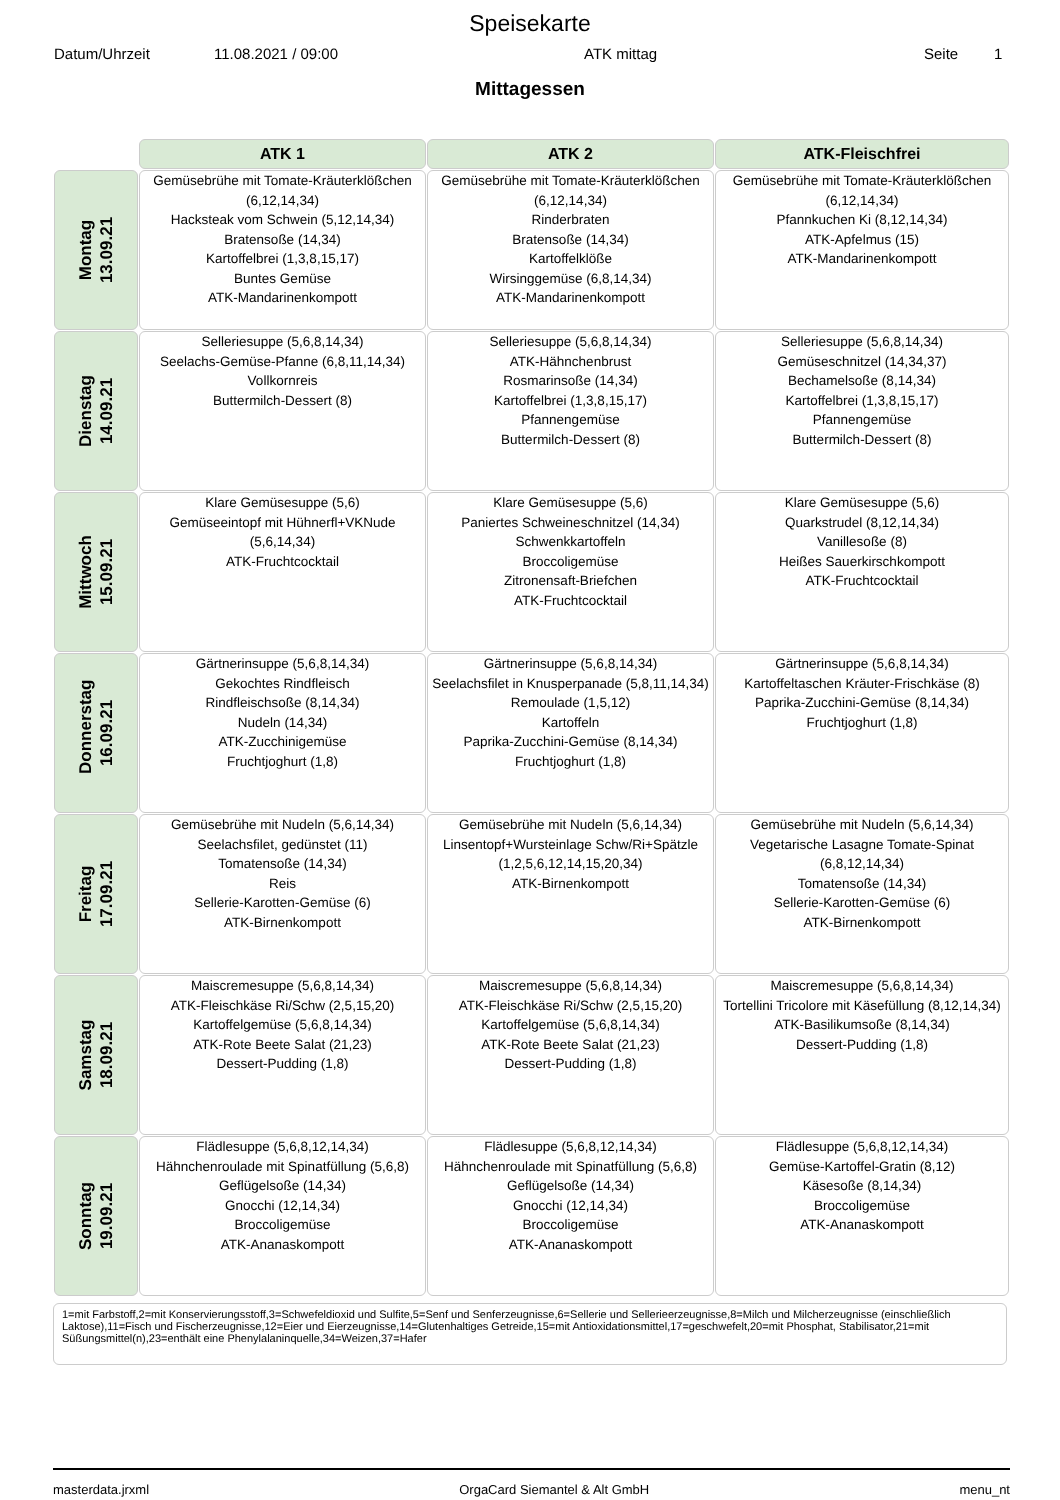Speisekarte
Datum/Uhrzeit 11.08.2021 / 09:00 ATK mittag Seite 1
Mittagessen
| | ATK 1 | ATK 2 | ATK-Fleischfrei |
| --- | --- | --- | --- |
| Montag 13.09.21 | Gemüsebrühe mit Tomate-Kräuterklößchen (6,12,14,34) Hacksteak vom Schwein (5,12,14,34) Bratensoße (14,34) Kartoffelbrei (1,3,8,15,17) Buntes Gemüse ATK-Mandarinenkompott | Gemüsebrühe mit Tomate-Kräuterklößchen (6,12,14,34) Rinderbraten Bratensoße (14,34) Kartoffelklöße Wirsinggemüse (6,8,14,34) ATK-Mandarinenkompott | Gemüsebrühe mit Tomate-Kräuterklößchen (6,12,14,34) Pfannkuchen Ki (8,12,14,34) ATK-Apfelmus (15) ATK-Mandarinenkompott |
| Dienstag 14.09.21 | Selleriesuppe (5,6,8,14,34) Seelachs-Gemüse-Pfanne (6,8,11,14,34) Vollkornreis Buttermilch-Dessert (8) | Selleriesuppe (5,6,8,14,34) ATK-Hähnchenbrust Rosmarinsoße (14,34) Kartoffelbrei (1,3,8,15,17) Pfannengemüse Buttermilch-Dessert (8) | Selleriesuppe (5,6,8,14,34) Gemüseschnitzel (14,34,37) Bechamelsoße (8,14,34) Kartoffelbrei (1,3,8,15,17) Pfannengemüse Buttermilch-Dessert (8) |
| Mittwoch 15.09.21 | Klare Gemüsesuppe (5,6) Gemüseeintopf mit Hühnerfl+VKNude (5,6,14,34) ATK-Fruchtcocktail | Klare Gemüsesuppe (5,6) Paniertes Schweineschnitzel (14,34) Schwenkkartoffeln Broccoligemüse Zitronensaft-Briefchen ATK-Fruchtcocktail | Klare Gemüsesuppe (5,6) Quarkstrudel (8,12,14,34) Vanillesoße (8) Heißes Sauerkirschkompott ATK-Fruchtcocktail |
| Donnerstag 16.09.21 | Gärtnerinsuppe (5,6,8,14,34) Gekochtes Rindfleisch Rindfleischsoße (8,14,34) Nudeln (14,34) ATK-Zucchinigemüse Fruchtjoghurt (1,8) | Gärtnerinsuppe (5,6,8,14,34) Seelachsfilet in Knusperpanade (5,8,11,14,34) Remoulade (1,5,12) Kartoffeln Paprika-Zucchini-Gemüse (8,14,34) Fruchtjoghurt (1,8) | Gärtnerinsuppe (5,6,8,14,34) Kartoffeltaschen Kräuter-Frischkäse (8) Paprika-Zucchini-Gemüse (8,14,34) Fruchtjoghurt (1,8) |
| Freitag 17.09.21 | Gemüsebrühe mit Nudeln (5,6,14,34) Seelachsfilet, gedünstet (11) Tomatensoße (14,34) Reis Sellerie-Karotten-Gemüse (6) ATK-Birnenkompott | Gemüsebrühe mit Nudeln (5,6,14,34) Linsentopf+Wursteinlage Schw/Ri+Spätzle (1,2,5,6,12,14,15,20,34) ATK-Birnenkompott | Gemüsebrühe mit Nudeln (5,6,14,34) Vegetarische Lasagne Tomate-Spinat (6,8,12,14,34) Tomatensoße (14,34) Sellerie-Karotten-Gemüse (6) ATK-Birnenkompott |
| Samstag 18.09.21 | Maiscremesuppe (5,6,8,14,34) ATK-Fleischkäse Ri/Schw (2,5,15,20) Kartoffelgemüse (5,6,8,14,34) ATK-Rote Beete Salat (21,23) Dessert-Pudding (1,8) | Maiscremesuppe (5,6,8,14,34) ATK-Fleischkäse Ri/Schw (2,5,15,20) Kartoffelgemüse (5,6,8,14,34) ATK-Rote Beete Salat (21,23) Dessert-Pudding (1,8) | Maiscremesuppe (5,6,8,14,34) Tortellini Tricolore mit Käsefüllung (8,12,14,34) ATK-Basilikumsoße (8,14,34) Dessert-Pudding (1,8) |
| Sonntag 19.09.21 | Flädlesuppe (5,6,8,12,14,34) Hähnchenroulade mit Spinatfüllung (5,6,8) Geflügelsoße (14,34) Gnocchi (12,14,34) Broccoligemüse ATK-Ananaskompott | Flädlesuppe (5,6,8,12,14,34) Hähnchenroulade mit Spinatfüllung (5,6,8) Geflügelsoße (14,34) Gnocchi (12,14,34) Broccoligemüse ATK-Ananaskompott | Flädlesuppe (5,6,8,12,14,34) Gemüse-Kartoffel-Gratin (8,12) Käsesoße (8,14,34) Broccoligemüse ATK-Ananaskompott |
1=mit Farbstoff,2=mit Konservierungsstoff,3=Schwefeldioxid und Sulfite,5=Senf und Senferzeugnisse,6=Sellerie und Sellerieerzeugnisse,8=Milch und Milcherzeugnisse (einschließlich Laktose),11=Fisch und Fischerzeugnisse,12=Eier und Eierzeugnisse,14=Glutenhaltiges Getreide,15=mit Antioxidationsmittel,17=geschwefelt,20=mit Phosphat, Stabilisator,21=mit Süßungsmittel(n),23=enthält eine Phenylalaninquelle,34=Weizen,37=Hafer
masterdata.jrxml OrgaCard Siemantel & Alt GmbH menu_nt